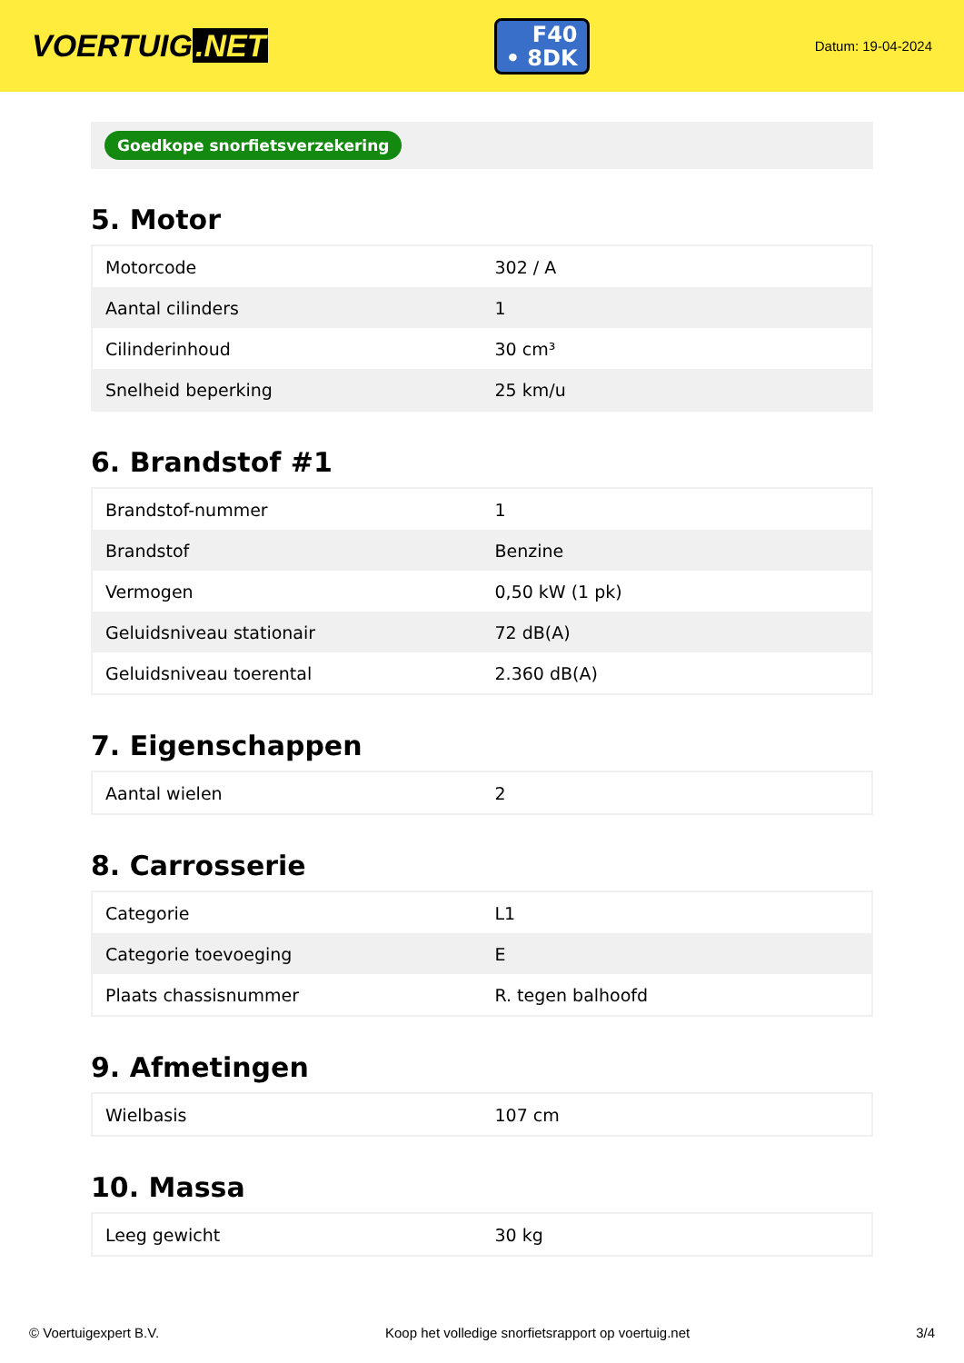VOERTUIG.NET
F40
• 8DK
Datum: 19-04-2024
Goedkope snorfietsverzekering
5. Motor
| Motorcode | 302 / A |
| Aantal cilinders | 1 |
| Cilinderinhoud | 30 cm³ |
| Snelheid beperking | 25 km/u |
6. Brandstof #1
| Brandstof-nummer | 1 |
| Brandstof | Benzine |
| Vermogen | 0,50 kW (1 pk) |
| Geluidsniveau stationair | 72 dB(A) |
| Geluidsniveau toerental | 2.360 dB(A) |
7. Eigenschappen
| Aantal wielen | 2 |
8. Carrosserie
| Categorie | L1 |
| Categorie toevoeging | E |
| Plaats chassisnummer | R. tegen balhoofd |
9. Afmetingen
| Wielbasis | 107 cm |
10. Massa
| Leeg gewicht | 30 kg |
© Voertuigexpert B.V. Koop het volledige snorfietsrapport op voertuig.net 3/4